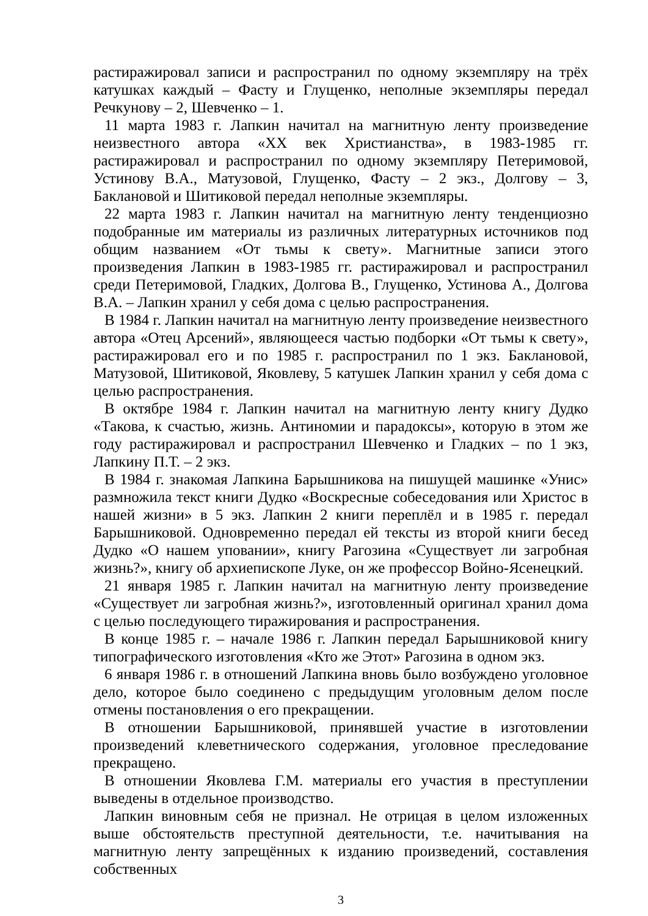растиражировал записи и распространил по одному экземпляру на трёх катушках каждый – Фасту и Глущенко, неполные экземпляры передал Речкунову – 2, Шевченко – 1.
11 марта 1983 г. Лапкин начитал на магнитную ленту произведение неизвестного автора «XX век Христианства», в 1983-1985 гг. растиражировал и распространил по одному экземпляру Петеримовой, Устинову В.А., Матузовой, Глущенко, Фасту – 2 экз., Долгову – 3, Баклановой и Шитиковой передал неполные экземпляры.
22 марта 1983 г. Лапкин начитал на магнитную ленту тенденциозно подобранные им материалы из различных литературных источников под общим названием «От тьмы к свету». Магнитные записи этого произведения Лапкин в 1983-1985 гг. растиражировал и распространил среди Петеримовой, Гладких, Долгова В., Глущенко, Устинова А., Долгова В.А. – Лапкин хранил у себя дома с целью распространения.
В 1984 г. Лапкин начитал на магнитную ленту произведение неизвестного автора «Отец Арсений», являющееся частью подборки «От тьмы к свету», растиражировал его и по 1985 г. распространил по 1 экз. Баклановой, Матузовой, Шитиковой, Яковлеву, 5 катушек Лапкин хранил у себя дома с целью распространения.
В октябре 1984 г. Лапкин начитал на магнитную ленту книгу Дудко «Такова, к счастью, жизнь. Антиномии и парадоксы», которую в этом же году растиражировал и распространил Шевченко и Гладких – по 1 экз, Лапкину П.Т. – 2 экз.
В 1984 г. знакомая Лапкина Барышникова на пишущей машинке «Унис» размножила текст книги Дудко «Воскресные собеседования или Христос в нашей жизни» в 5 экз. Лапкин 2 книги переплёл и в 1985 г. передал Барышниковой. Одновременно передал ей тексты из второй книги бесед Дудко «О нашем уповании», книгу Рагозина «Существует ли загробная жизнь?», книгу об архиепископе Луке, он же профессор Войно-Ясенецкий.
21 января 1985 г. Лапкин начитал на магнитную ленту произведение «Существует ли загробная жизнь?», изготовленный оригинал хранил дома с целью последующего тиражирования и распространения.
В конце 1985 г. – начале 1986 г. Лапкин передал Барышниковой книгу типографического изготовления «Кто же Этот» Рагозина в одном экз.
6 января 1986 г. в отношений Лапкина вновь было возбуждено уголовное дело, которое было соединено с предыдущим уголовным делом после отмены постановления о его прекращении.
В отношении Барышниковой, принявшей участие в изготовлении произведений клеветнического содержания, уголовное преследование прекращено.
В отношении Яковлева Г.М. материалы его участия в преступлении выведены в отдельное производство.
Лапкин виновным себя не признал. Не отрицая в целом изложенных выше обстоятельств преступной деятельности, т.е. начитывания на магнитную ленту запрещённых к изданию произведений, составления собственных
3